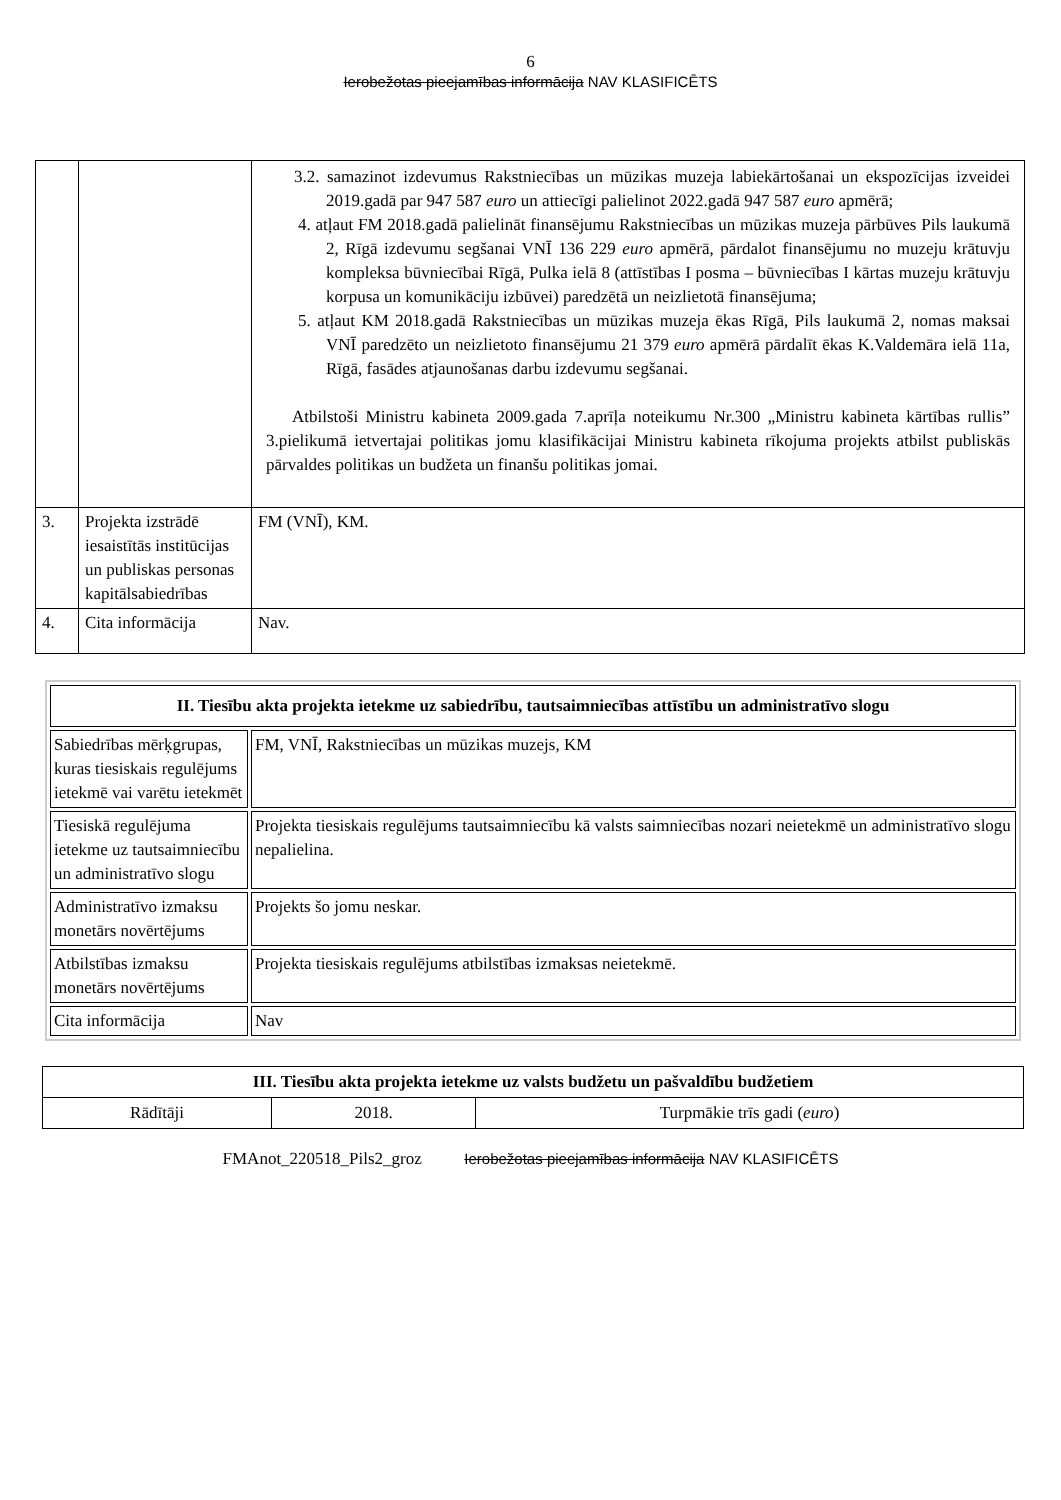6
Ierobežotas pieejamības informācija NAV KLASIFICĒTS
| | | 3.2. samazinot izdevumus Rakstniecības un mūzikas muzeja labiekārtošanai un ekspozīcijas izveidei 2019.gadā par 947 587 euro un attiecīgi palielinot 2022.gadā 947 587 euro apmērā; 4. atļaut FM 2018.gadā palielināt finansējumu Rakstniecības un mūzikas muzeja pārbūves Pils laukumā 2, Rīgā izdevumu segšanai VNĪ 136 229 euro apmērā, pārdalot finansējumu no muzeju krātuvju kompleksa būvniecībai Rīgā, Pulka ielā 8 (attīstības I posma – būvniecības I kārtas muzeju krātuvju korpusa un komunikāciju izbūvei) paredzētā un neizlietotā finansējuma; 5. atļaut KM 2018.gadā Rakstniecības un mūzikas muzeja ēkas Rīgā, Pils laukumā 2, nomas maksai VNĪ paredzēto un neizlietoto finansējumu 21 379 euro apmērā pārdalīt ēkas K.Valdemāra ielā 11a, Rīgā, fasādes atjaunošanas darbu izdevumu segšanai. Atbilstoši Ministru kabineta 2009.gada 7.aprīļa noteikumu Nr.300 „Ministru kabineta kārtības rullis” 3.pielikumā ietvertajai politikas jomu klasifikācijai Ministru kabineta rīkojuma projekts atbilst publiskās pārvaldes politikas un budžeta un finanšu politikas jomai. |
| 3. | Projekta izstrādē iesaistītās institūcijas un publiskas personas kapitālsabiedrības | FM (VNĪ), KM. |
| 4. | Cita informācija | Nav. |
| II. Tiesību akta projekta ietekme uz sabiedrību, tautsaimniecības attīstību un administratīvo slogu | |
| --- | --- |
| Sabiedrības mērķgrupas, kuras tiesiskais regulējums ietekmē vai varētu ietekmēt | FM, VNĪ, Rakstniecības un mūzikas muzejs, KM |
| Tiesiskā regulējuma ietekme uz tautsaimniecību un administratīvo slogu | Projekta tiesiskais regulējums tautsaimniecību kā valsts saimniecības nozari neietekmē un administratīvo slogu nepalielina. |
| Administratīvo izmaksu monetārs novērtējums | Projekts šo jomu neskar. |
| Atbilstības izmaksu monetārs novērtējums | Projekta tiesiskais regulējums atbilstības izmaksas neietekmē. |
| Cita informācija | Nav |
| III. Tiesību akta projekta ietekme uz valsts budžetu un pašvaldību budžetiem | | |
| --- | --- | --- |
| Rādītāji | 2018. | Turpmākie trīs gadi ( euro ) |
FMAnot_220518_Pils2_groz Ierobežotas pieejamības informācija NAV KLASIFICĒTS